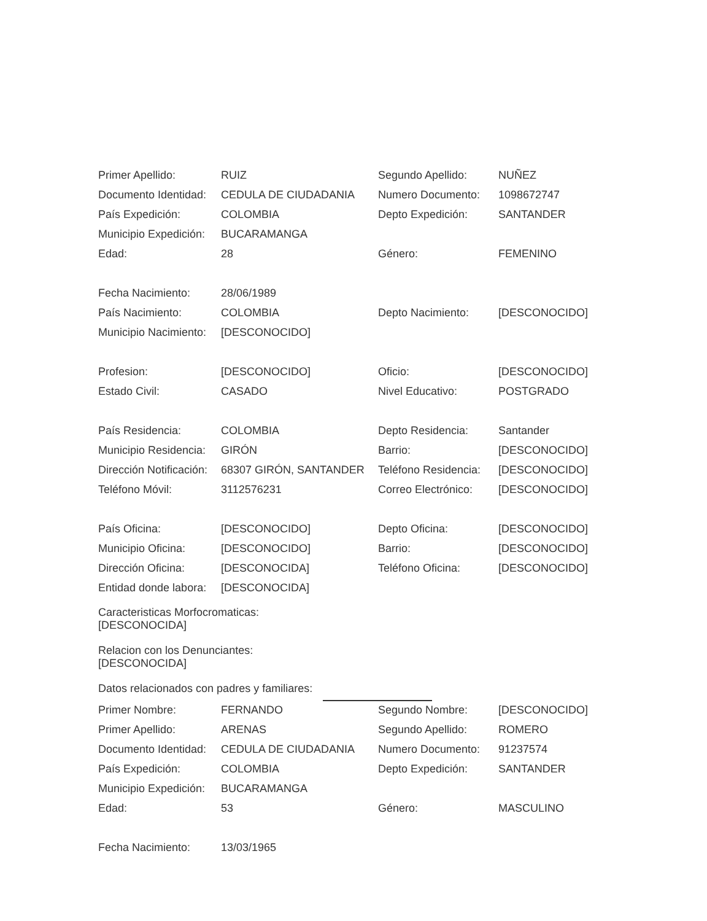| Primer Apellido: | RUIZ | Segundo Apellido: | NUÑEZ |
| Documento Identidad: | CEDULA DE CIUDADANIA | Numero Documento: | 1098672747 |
| País Expedición: | COLOMBIA | Depto Expedición: | SANTANDER |
| Municipio Expedición: | BUCARAMANGA | | |
| Edad: | 28 | Género: | FEMENINO |
| Fecha Nacimiento: | 28/06/1989 | | |
| País Nacimiento: | COLOMBIA | Depto Nacimiento: | [DESCONOCIDO] |
| Municipio Nacimiento: | [DESCONOCIDO] | | |
| Profesion: | [DESCONOCIDO] | Oficio: | [DESCONOCIDO] |
| Estado Civil: | CASADO | Nivel Educativo: | POSTGRADO |
| País Residencia: | COLOMBIA | Depto Residencia: | Santander |
| Municipio Residencia: | GIRÓN | Barrio: | [DESCONOCIDO] |
| Dirección Notificación: | 68307 GIRÓN, SANTANDER | Teléfono Residencia: | [DESCONOCIDO] |
| Teléfono Móvil: | 3112576231 | Correo Electrónico: | [DESCONOCIDO] |
| País Oficina: | [DESCONOCIDO] | Depto Oficina: | [DESCONOCIDO] |
| Municipio Oficina: | [DESCONOCIDO] | Barrio: | [DESCONOCIDO] |
| Dirección Oficina: | [DESCONOCIDA] | Teléfono Oficina: | [DESCONOCIDO] |
| Entidad donde labora: | [DESCONOCIDA] | | |
Caracteristicas Morfocromaticas:
[DESCONOCIDA]
Relacion con los Denunciantes:
[DESCONOCIDA]
Datos relacionados con padres y familiares:
| Primer Nombre: | FERNANDO | Segundo Nombre: | [DESCONOCIDO] |
| Primer Apellido: | ARENAS | Segundo Apellido: | ROMERO |
| Documento Identidad: | CEDULA DE CIUDADANIA | Numero Documento: | 91237574 |
| País Expedición: | COLOMBIA | Depto Expedición: | SANTANDER |
| Municipio Expedición: | BUCARAMANGA | | |
| Edad: | 53 | Género: | MASCULINO |
| Fecha Nacimiento: | 13/03/1965 | | |